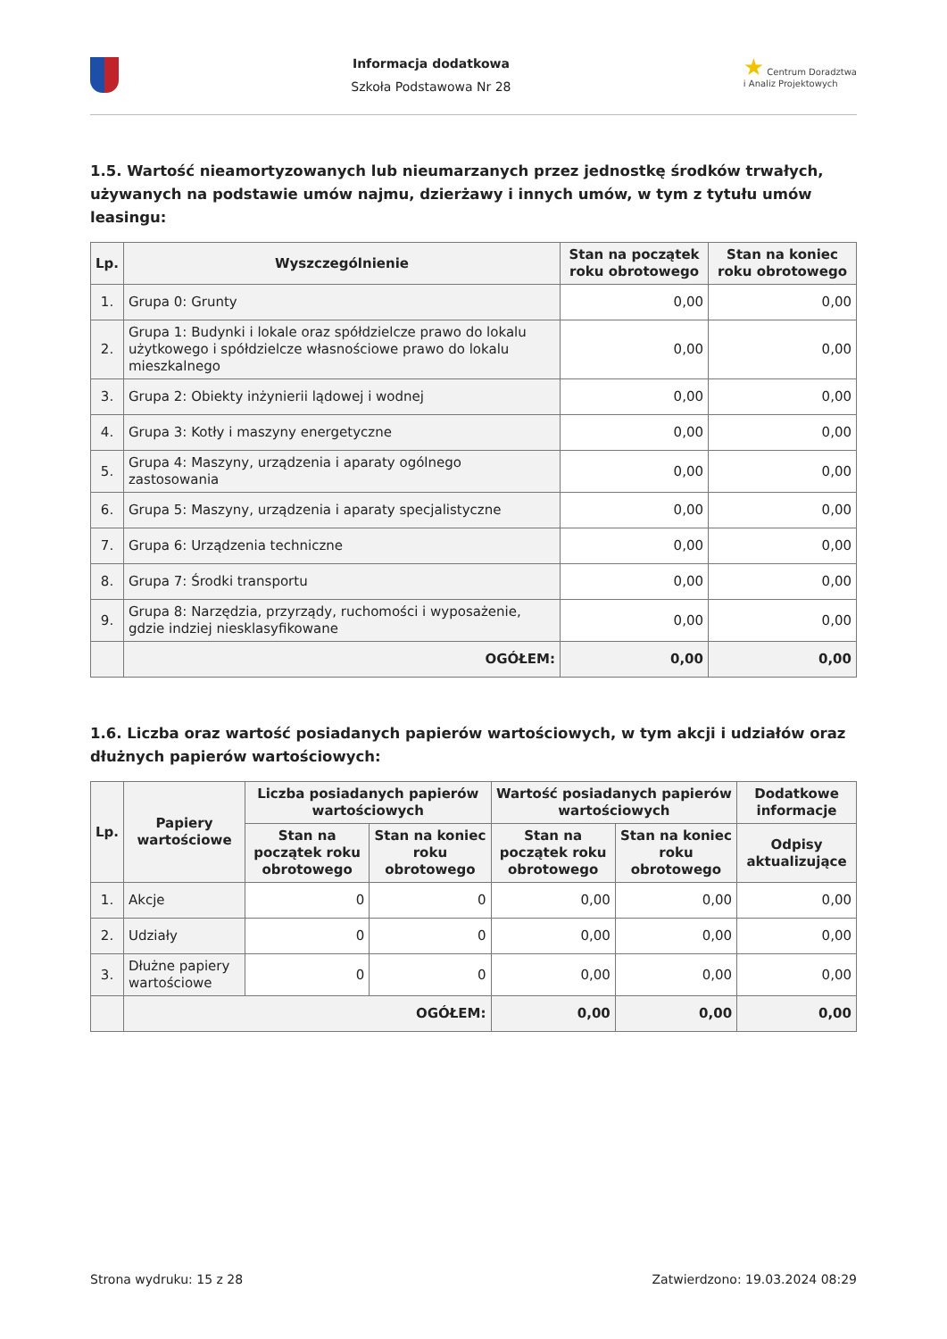Informacja dodatkowa
Szkoła Podstawowa Nr 28
★ Centrum Doradztwa
i Analiz Projektowych
1.5. Wartość nieamortyzowanych lub nieumarzanych przez jednostkę środków trwałych, używanych na podstawie umów najmu, dzierżawy i innych umów, w tym z tytułu umów leasingu:
| Lp. | Wyszczególnienie | Stan na początek roku obrotowego | Stan na koniec roku obrotowego |
| --- | --- | --- | --- |
| 1. | Grupa 0: Grunty | 0,00 | 0,00 |
| 2. | Grupa 1: Budynki i lokale oraz spółdzielcze prawo do lokalu użytkowego i spółdzielcze własnościowe prawo do lokalu mieszkalnego | 0,00 | 0,00 |
| 3. | Grupa 2: Obiekty inżynierii lądowej i wodnej | 0,00 | 0,00 |
| 4. | Grupa 3: Kotły i maszyny energetyczne | 0,00 | 0,00 |
| 5. | Grupa 4: Maszyny, urządzenia i aparaty ogólnego zastosowania | 0,00 | 0,00 |
| 6. | Grupa 5: Maszyny, urządzenia i aparaty specjalistyczne | 0,00 | 0,00 |
| 7. | Grupa 6: Urządzenia techniczne | 0,00 | 0,00 |
| 8. | Grupa 7: Środki transportu | 0,00 | 0,00 |
| 9. | Grupa 8: Narzędzia, przyrządy, ruchomości i wyposażenie, gdzie indziej niesklasyfikowane | 0,00 | 0,00 |
| | OGÓŁEM: | 0,00 | 0,00 |
1.6. Liczba oraz wartość posiadanych papierów wartościowych, w tym akcji i udziałów oraz dłużnych papierów wartościowych:
| Lp. | Papiery wartościowe | Liczba posiadanych papierów wartościowych | | Wartość posiadanych papierów wartościowych | | Dodatkowe informacje |
| --- | --- | --- | --- | --- | --- | --- |
| | | Stan na początek roku obrotowego | Stan na koniec roku obrotowego | Stan na początek roku obrotowego | Stan na koniec roku obrotowego | Odpisy aktualizujące |
| 1. | Akcje | 0 | 0 | 0,00 | 0,00 | 0,00 |
| 2. | Udziały | 0 | 0 | 0,00 | 0,00 | 0,00 |
| 3. | Dłużne papiery wartościowe | 0 | 0 | 0,00 | 0,00 | 0,00 |
| | OGÓŁEM: | | | 0,00 | 0,00 | 0,00 |
Strona wydruku: 15 z 28 Zatwierdzono: 19.03.2024 08:29